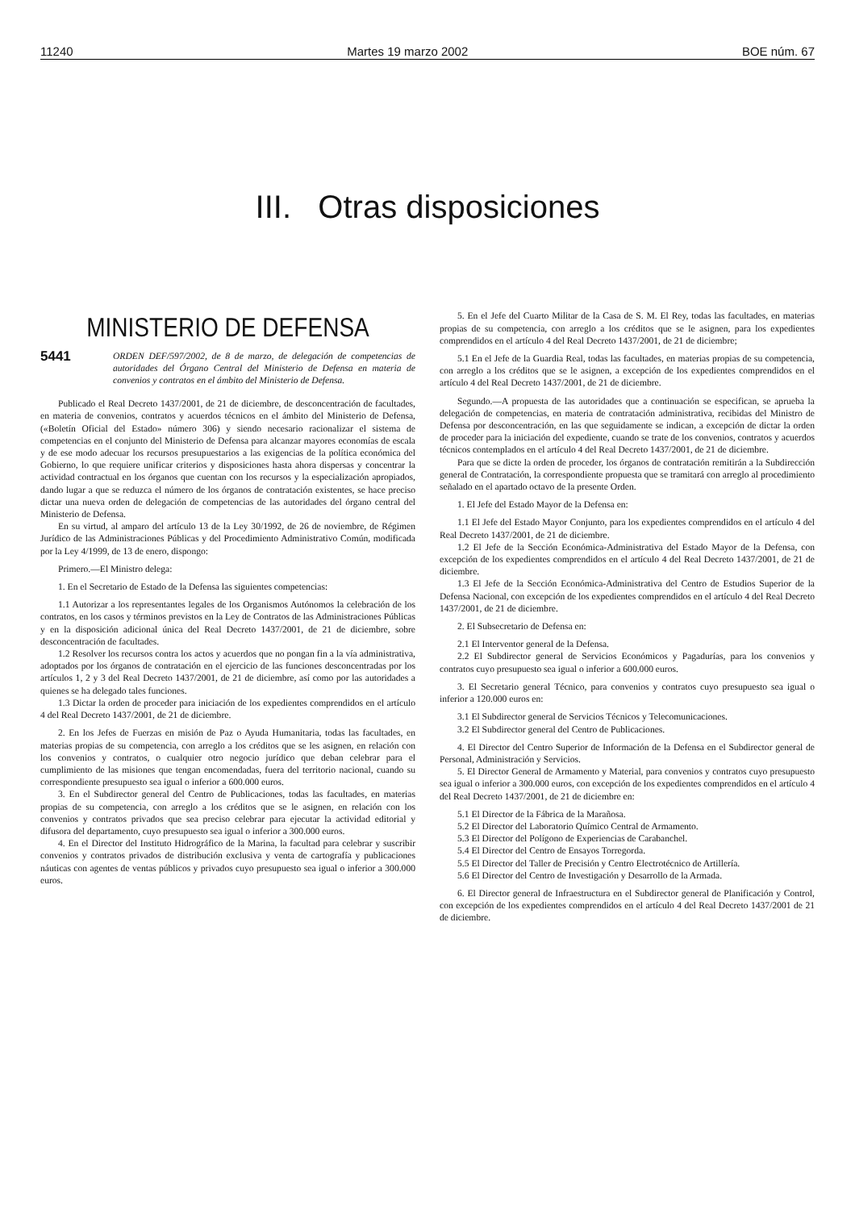11240 Martes 19 marzo 2002 BOE núm. 67
III. Otras disposiciones
MINISTERIO DE DEFENSA
5441 ORDEN DEF/597/2002, de 8 de marzo, de delegación de competencias de autoridades del Órgano Central del Ministerio de Defensa en materia de convenios y contratos en el ámbito del Ministerio de Defensa.
Publicado el Real Decreto 1437/2001, de 21 de diciembre, de desconcentración de facultades, en materia de convenios, contratos y acuerdos técnicos en el ámbito del Ministerio de Defensa, («Boletín Oficial del Estado» número 306) y siendo necesario racionalizar el sistema de competencias en el conjunto del Ministerio de Defensa para alcanzar mayores economías de escala y de ese modo adecuar los recursos presupuestarios a las exigencias de la política económica del Gobierno, lo que requiere unificar criterios y disposiciones hasta ahora dispersas y concentrar la actividad contractual en los órganos que cuentan con los recursos y la especialización apropiados, dando lugar a que se reduzca el número de los órganos de contratación existentes, se hace preciso dictar una nueva orden de delegación de competencias de las autoridades del órgano central del Ministerio de Defensa.
En su virtud, al amparo del artículo 13 de la Ley 30/1992, de 26 de noviembre, de Régimen Jurídico de las Administraciones Públicas y del Procedimiento Administrativo Común, modificada por la Ley 4/1999, de 13 de enero, dispongo:
Primero.—El Ministro delega:
1. En el Secretario de Estado de la Defensa las siguientes competencias:
1.1 Autorizar a los representantes legales de los Organismos Autónomos la celebración de los contratos, en los casos y términos previstos en la Ley de Contratos de las Administraciones Públicas y en la disposición adicional única del Real Decreto 1437/2001, de 21 de diciembre, sobre desconcentración de facultades.
1.2 Resolver los recursos contra los actos y acuerdos que no pongan fin a la vía administrativa, adoptados por los órganos de contratación en el ejercicio de las funciones desconcentradas por los artículos 1, 2 y 3 del Real Decreto 1437/2001, de 21 de diciembre, así como por las autoridades a quienes se ha delegado tales funciones.
1.3 Dictar la orden de proceder para iniciación de los expedientes comprendidos en el artículo 4 del Real Decreto 1437/2001, de 21 de diciembre.
2. En los Jefes de Fuerzas en misión de Paz o Ayuda Humanitaria, todas las facultades, en materias propias de su competencia, con arreglo a los créditos que se les asignen, en relación con los convenios y contratos, o cualquier otro negocio jurídico que deban celebrar para el cumplimiento de las misiones que tengan encomendadas, fuera del territorio nacional, cuando su correspondiente presupuesto sea igual o inferior a 600.000 euros.
3. En el Subdirector general del Centro de Publicaciones, todas las facultades, en materias propias de su competencia, con arreglo a los créditos que se le asignen, en relación con los convenios y contratos privados que sea preciso celebrar para ejecutar la actividad editorial y difusora del departamento, cuyo presupuesto sea igual o inferior a 300.000 euros.
4. En el Director del Instituto Hidrográfico de la Marina, la facultad para celebrar y suscribir convenios y contratos privados de distribución exclusiva y venta de cartografía y publicaciones náuticas con agentes de ventas públicos y privados cuyo presupuesto sea igual o inferior a 300.000 euros.
5. En el Jefe del Cuarto Militar de la Casa de S. M. El Rey, todas las facultades, en materias propias de su competencia, con arreglo a los créditos que se le asignen, para los expedientes comprendidos en el artículo 4 del Real Decreto 1437/2001, de 21 de diciembre;
5.1 En el Jefe de la Guardia Real, todas las facultades, en materias propias de su competencia, con arreglo a los créditos que se le asignen, a excepción de los expedientes comprendidos en el artículo 4 del Real Decreto 1437/2001, de 21 de diciembre.
Segundo.—A propuesta de las autoridades que a continuación se especifican, se aprueba la delegación de competencias, en materia de contratación administrativa, recibidas del Ministro de Defensa por desconcentración, en las que seguidamente se indican, a excepción de dictar la orden de proceder para la iniciación del expediente, cuando se trate de los convenios, contratos y acuerdos técnicos contemplados en el artículo 4 del Real Decreto 1437/2001, de 21 de diciembre.
Para que se dicte la orden de proceder, los órganos de contratación remitirán a la Subdirección general de Contratación, la correspondiente propuesta que se tramitará con arreglo al procedimiento señalado en el apartado octavo de la presente Orden.
1. El Jefe del Estado Mayor de la Defensa en:
1.1 El Jefe del Estado Mayor Conjunto, para los expedientes comprendidos en el artículo 4 del Real Decreto 1437/2001, de 21 de diciembre.
1.2 El Jefe de la Sección Económica-Administrativa del Estado Mayor de la Defensa, con excepción de los expedientes comprendidos en el artículo 4 del Real Decreto 1437/2001, de 21 de diciembre.
1.3 El Jefe de la Sección Económica-Administrativa del Centro de Estudios Superior de la Defensa Nacional, con excepción de los expedientes comprendidos en el artículo 4 del Real Decreto 1437/2001, de 21 de diciembre.
2. El Subsecretario de Defensa en:
2.1 El Interventor general de la Defensa.
2.2 El Subdirector general de Servicios Económicos y Pagadurías, para los convenios y contratos cuyo presupuesto sea igual o inferior a 600.000 euros.
3. El Secretario general Técnico, para convenios y contratos cuyo presupuesto sea igual o inferior a 120.000 euros en:
3.1 El Subdirector general de Servicios Técnicos y Telecomunicaciones.
3.2 El Subdirector general del Centro de Publicaciones.
4. El Director del Centro Superior de Información de la Defensa en el Subdirector general de Personal, Administración y Servicios.
5. El Director General de Armamento y Material, para convenios y contratos cuyo presupuesto sea igual o inferior a 300.000 euros, con excepción de los expedientes comprendidos en el artículo 4 del Real Decreto 1437/2001, de 21 de diciembre en:
5.1 El Director de la Fábrica de la Marañosa.
5.2 El Director del Laboratorio Químico Central de Armamento.
5.3 El Director del Polígono de Experiencias de Carabanchel.
5.4 El Director del Centro de Ensayos Torregorda.
5.5 El Director del Taller de Precisión y Centro Electrotécnico de Artillería.
5.6 El Director del Centro de Investigación y Desarrollo de la Armada.
6. El Director general de Infraestructura en el Subdirector general de Planificación y Control, con excepción de los expedientes comprendidos en el artículo 4 del Real Decreto 1437/2001 de 21 de diciembre.